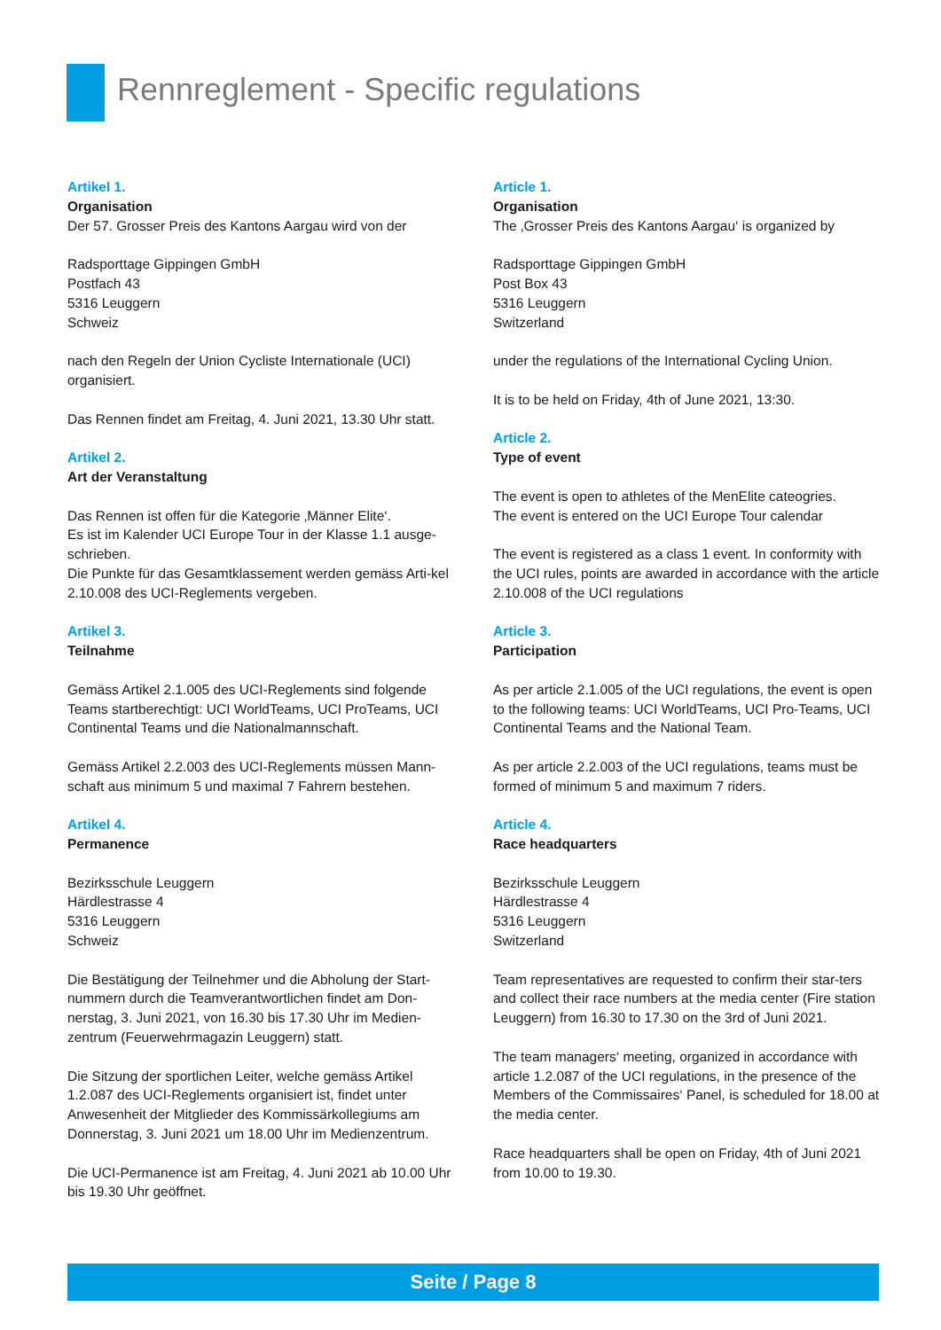Rennreglement - Specific regulations
Artikel 1.
Organisation
Der 57. Grosser Preis des Kantons Aargau wird von der
Radsporttage Gippingen GmbH
Postfach 43
5316 Leuggern
Schweiz
nach den Regeln der Union Cycliste Internationale (UCI) organisiert.
Das Rennen findet am Freitag, 4. Juni 2021, 13.30 Uhr statt.
Artikel 2.
Art der Veranstaltung
Das Rennen ist offen für die Kategorie ‚Männer Elite‘.
Es ist im Kalender UCI Europe Tour in der Klasse 1.1 ausge-schrieben.
Die Punkte für das Gesamtklassement werden gemäss Arti-kel 2.10.008 des UCI-Reglements vergeben.
Artikel 3.
Teilnahme
Gemäss Artikel 2.1.005 des UCI-Reglements sind folgende Teams startberechtigt: UCI WorldTeams, UCI ProTeams, UCI Continental Teams und die Nationalmannschaft.
Gemäss Artikel 2.2.003 des UCI-Reglements müssen Mann-schaft aus minimum 5 und maximal 7 Fahrern bestehen.
Artikel 4.
Permanence
Bezirksschule Leuggern
Härdlestrasse 4
5316 Leuggern
Schweiz
Die Bestätigung der Teilnehmer und die Abholung der Start-nummern durch die Teamverantwortlichen findet am Don-nerstag, 3. Juni 2021, von 16.30 bis 17.30 Uhr im Medien-zentrum (Feuerwehrmagazin Leuggern) statt.
Die Sitzung der sportlichen Leiter, welche gemäss Artikel 1.2.087 des UCI-Reglements organisiert ist, findet unter Anwesenheit der Mitglieder des Kommissärkollegiums am Donnerstag, 3. Juni 2021 um 18.00 Uhr im Medienzentrum.
Die UCI-Permanence ist am Freitag, 4. Juni 2021 ab 10.00 Uhr bis 19.30 Uhr geöffnet.
Article 1.
Organisation
The ‚Grosser Preis des Kantons Aargau‘ is organized by
Radsporttage Gippingen GmbH
Post Box 43
5316 Leuggern
Switzerland
under the regulations of the International Cycling Union.
It is to be held on Friday, 4th of June 2021, 13:30.
Article 2.
Type of event
The event is open to athletes of the MenElite cateogries.
The event is entered on the UCI Europe Tour calendar
The event is registered as a class 1 event. In conformity with the UCI rules, points are awarded in accordance with the article 2.10.008 of the UCI regulations
Article 3.
Participation
As per article 2.1.005 of the UCI regulations, the event is open to the following teams: UCI WorldTeams, UCI Pro-Teams, UCI Continental Teams and the National Team.
As per article 2.2.003 of the UCI regulations, teams must be formed of minimum 5 and maximum 7 riders.
Article 4.
Race headquarters
Bezirksschule Leuggern
Härdlestrasse 4
5316 Leuggern
Switzerland
Team representatives are requested to confirm their star-ters and collect their race numbers at the media center (Fire station Leuggern) from 16.30 to 17.30 on the 3rd of Juni 2021.
The team managers‘ meeting, organized in accordance with article 1.2.087 of the UCI regulations, in the presence of the Members of the Commissaires‘ Panel, is scheduled for 18.00 at the media center.
Race headquarters shall be open on Friday, 4th of Juni 2021 from 10.00 to 19.30.
Seite / Page 8